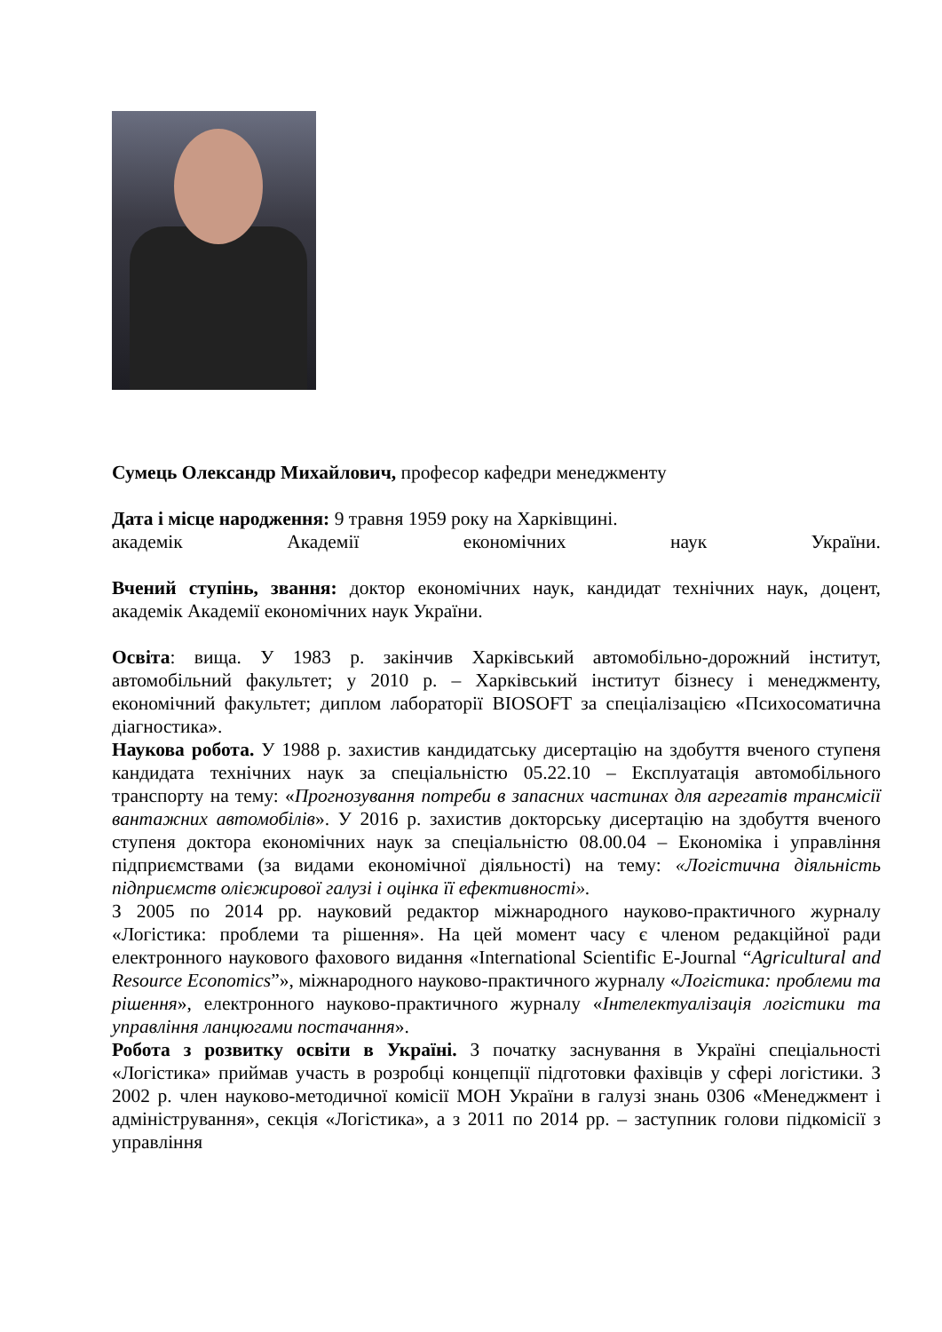Сумець Олександр Михайлович, професор кафедри менеджменту
Дата і місце народження: 9 травня 1959 року на Харківщині.
академік Академії економічних наук України.
Вчений ступінь, звання: доктор економічних наук, кандидат технічних наук, доцент, академік Академії економічних наук України.
Освіта: вища. У 1983 р. закінчив Харківський автомобільно-дорожний інститут, автомобільний факультет; у 2010 р. – Харківський інститут бізнесу і менеджменту, економічний факультет; диплом лабораторії BIOSOFT за спеціалізацією «Психосоматична діагностика».
Наукова робота. У 1988 р. захистив кандидатську дисертацію на здобуття вченого ступеня кандидата технічних наук за спеціальністю 05.22.10 – Експлуатація автомобільного транспорту на тему: «Прогнозування потреби в запасних частинах для агрегатів трансмісії вантажних автомобілів». У 2016 р. захистив докторську дисертацію на здобуття вченого ступеня доктора економічних наук за спеціальністю 08.00.04 – Економіка і управління підприємствами (за видами економічної діяльності) на тему: «Логістична діяльність підприємств оліє­жирової галузі і оцінка її ефективності».
З 2005 по 2014 рр. науковий редактор міжнародного науково-практичного журналу «Логістика: проблеми та рішення». На цей момент часу є членом редакційної ради електронного наукового фахового видання «International Scientific E-Journal “Agricultural and Resource Economics”», міжнародного науково-практичного журналу «Логістика: проблеми та рішення», електронного науково-практичного журналу «Інтелектуалізація логістики та управління ланцюгами постачання».
Робота з розвитку освіти в Україні. З початку заснування в Україні спеціальності «Логістика» приймав участь в розробці концепції підготовки фахівців у сфері логістики. З 2002 р. член науково-методичної комісії МОН України в галузі знань 0306 «Менеджмент і адміністрування», секція «Логістика», а з 2011 по 2014 рр. – заступник голови підкомісії з управління